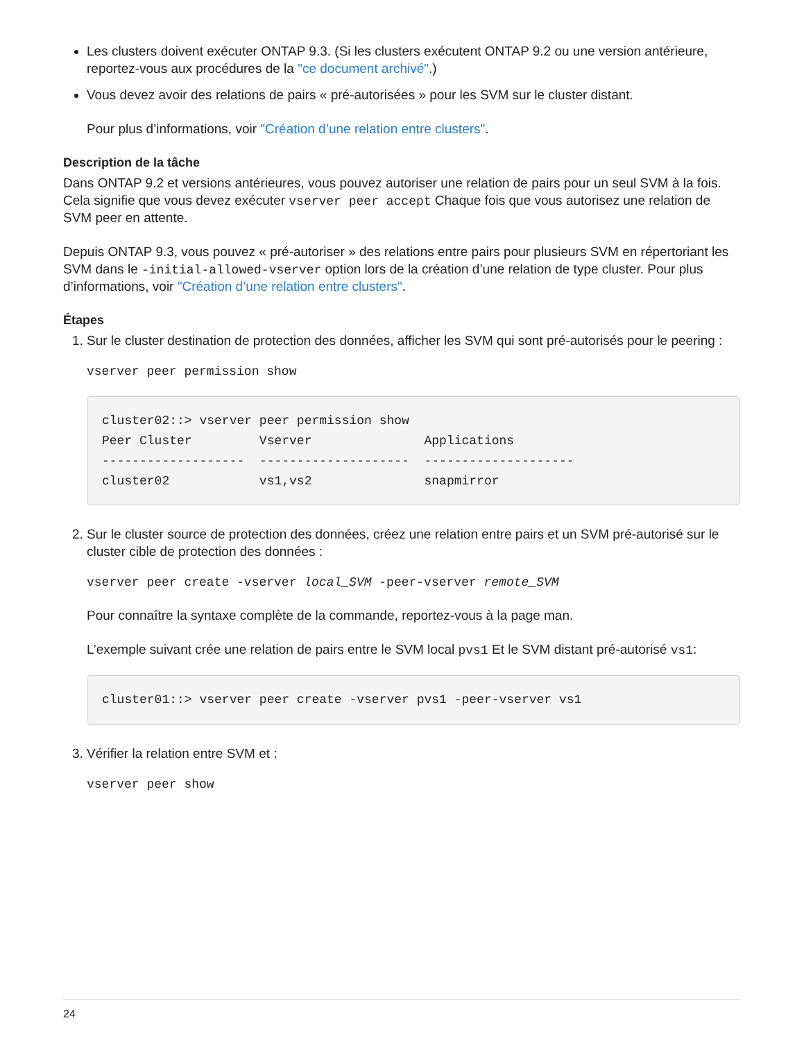Les clusters doivent exécuter ONTAP 9.3. (Si les clusters exécutent ONTAP 9.2 ou une version antérieure, reportez-vous aux procédures de la "ce document archivé".)
Vous devez avoir des relations de pairs « pré-autorisées » pour les SVM sur le cluster distant.
Pour plus d’informations, voir "Création d’une relation entre clusters".
Description de la tâche
Dans ONTAP 9.2 et versions antérieures, vous pouvez autoriser une relation de pairs pour un seul SVM à la fois. Cela signifie que vous devez exécuter vserver peer accept Chaque fois que vous autorisez une relation de SVM peer en attente.
Depuis ONTAP 9.3, vous pouvez « pré-autoriser » des relations entre pairs pour plusieurs SVM en répertoriant les SVM dans le -initial-allowed-vserver option lors de la création d’une relation de type cluster. Pour plus d’informations, voir "Création d’une relation entre clusters".
Étapes
1. Sur le cluster destination de protection des données, afficher les SVM qui sont pré-autorisés pour le peering :
vserver peer permission show
cluster02::> vserver peer permission show
Peer Cluster         Vserver               Applications
-------------------  --------------------  --------------------
cluster02            vs1,vs2               snapmirror
2. Sur le cluster source de protection des données, créez une relation entre pairs et un SVM pré-autorisé sur le cluster cible de protection des données :
vserver peer create -vserver local_SVM -peer-vserver remote_SVM
Pour connaître la syntaxe complète de la commande, reportez-vous à la page man.
L’exemple suivant crée une relation de pairs entre le SVM local pvs1 Et le SVM distant pré-autorisé vs1:
cluster01::> vserver peer create -vserver pvs1 -peer-vserver vs1
3. Vérifier la relation entre SVM et :
vserver peer show
24